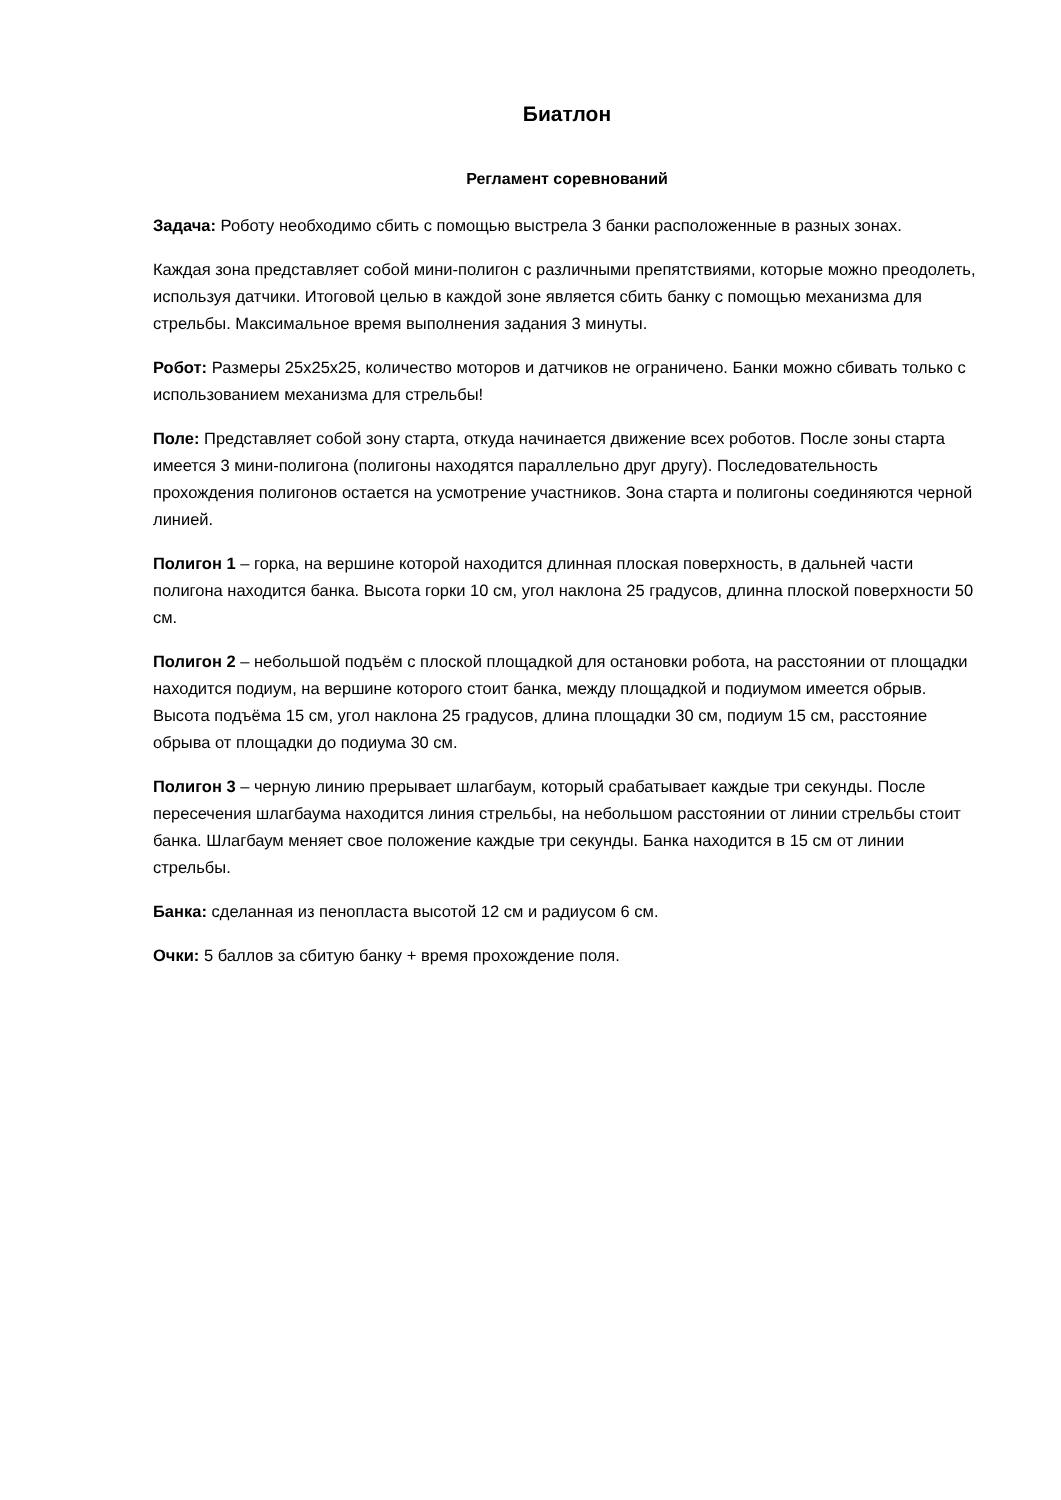Биатлон
Регламент соревнований
Задача: Роботу необходимо сбить с помощью выстрела 3 банки расположенные в разных зонах.
Каждая зона представляет собой мини-полигон с различными препятствиями, которые можно преодолеть, используя датчики. Итоговой целью в каждой зоне является сбить банку с помощью механизма для стрельбы. Максимальное время выполнения задания 3 минуты.
Робот: Размеры 25х25х25, количество моторов и датчиков не ограничено. Банки можно сбивать только с использованием механизма для стрельбы!
Поле: Представляет собой зону старта, откуда начинается движение всех роботов. После зоны старта имеется 3 мини-полигона (полигоны находятся параллельно друг другу). Последовательность прохождения полигонов остается на усмотрение участников. Зона старта и полигоны соединяются черной линией.
Полигон 1 – горка, на вершине которой находится длинная плоская поверхность, в дальней части полигона находится банка. Высота горки 10 см, угол наклона 25 градусов, длинна плоской поверхности 50 см.
Полигон 2 – небольшой подъём с плоской площадкой для остановки робота, на расстоянии от площадки находится подиум, на вершине которого стоит банка, между площадкой и подиумом имеется обрыв. Высота подъёма 15 см, угол наклона 25 градусов, длина площадки 30 см, подиум 15 см, расстояние обрыва от площадки до подиума 30 см.
Полигон 3 – черную линию прерывает шлагбаум, который срабатывает каждые три секунды. После пересечения шлагбаума находится линия стрельбы, на небольшом расстоянии от линии стрельбы стоит банка. Шлагбаум меняет свое положение каждые три секунды. Банка находится в 15 см от линии стрельбы.
Банка: сделанная из пенопласта высотой 12 см и радиусом 6 см.
Очки: 5 баллов за сбитую банку + время прохождение поля.